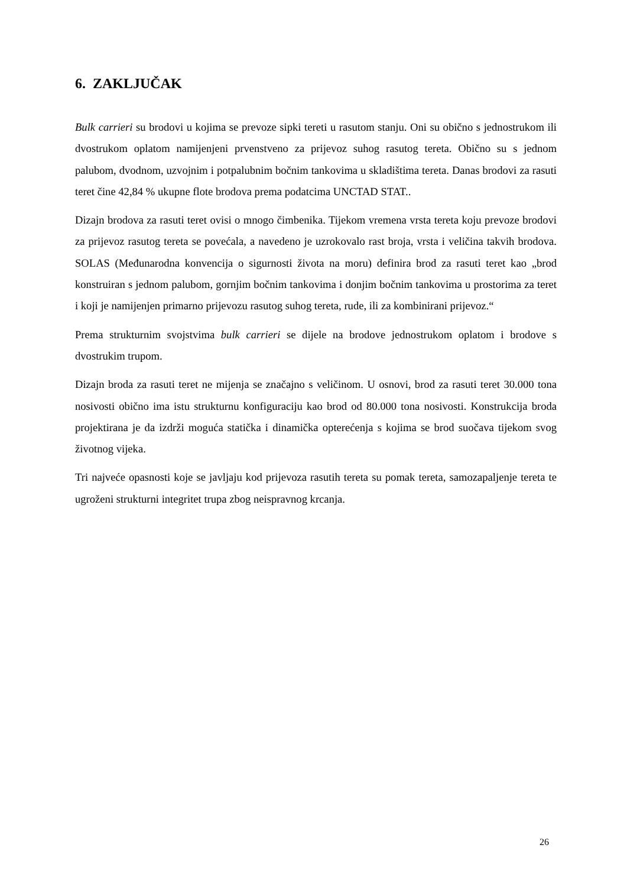6. ZAKLJUČAK
Bulk carrieri su brodovi u kojima se prevoze sipki tereti u rasutom stanju. Oni su obično s jednostrukom ili dvostrukom oplatom namijenjeni prvenstveno za prijevoz suhog rasutog tereta. Obično su s jednom palubom, dvodnom, uzvojnim i potpalubnim bočnim tankovima u skladištima tereta. Danas brodovi za rasuti teret čine 42,84 % ukupne flote brodova prema podatcima UNCTAD STAT..
Dizajn brodova za rasuti teret ovisi o mnogo čimbenika. Tijekom vremena vrsta tereta koju prevoze brodovi za prijevoz rasutog tereta se povećala, a navedeno je uzrokovalo rast broja, vrsta i veličina takvih brodova. SOLAS (Međunarodna konvencija o sigurnosti života na moru) definira brod za rasuti teret kao „brod konstruiran s jednom palubom, gornjim bočnim tankovima i donjim bočnim tankovima u prostorima za teret i koji je namijenjen primarno prijevozu rasutog suhog tereta, rude, ili za kombinirani prijevoz.“
Prema strukturnim svojstvima bulk carrieri se dijele na brodove jednostrukom oplatom i brodove s dvostrukim trupom.
Dizajn broda za rasuti teret ne mijenja se značajno s veličinom. U osnovi, brod za rasuti teret 30.000 tona nosivosti obično ima istu strukturnu konfiguraciju kao brod od 80.000 tona nosivosti. Konstrukcija broda projektirana je da izdrži moguća statička i dinamička opterećenja s kojima se brod suočava tijekom svog životnog vijeka.
Tri najveće opasnosti koje se javljaju kod prijevoza rasutih tereta su pomak tereta, samozapaljenje tereta te ugroženi strukturni integritet trupa zbog neispravnog krcanja.
26